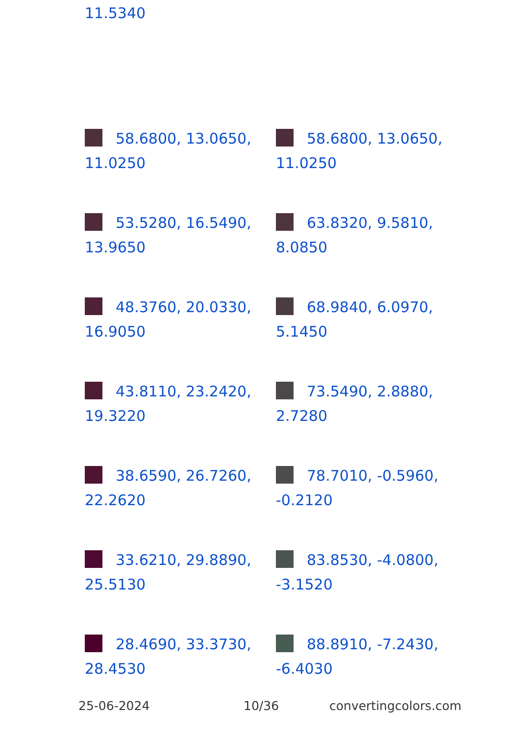11.5340
58.6800, 13.0650, 11.0250
58.6800, 13.0650, 11.0250
53.5280, 16.5490, 13.9650
63.8320, 9.5810, 8.0850
48.3760, 20.0330, 16.9050
68.9840, 6.0970, 5.1450
43.8110, 23.2420, 19.3220
73.5490, 2.8880, 2.7280
38.6590, 26.7260, 22.2620
78.7010, -0.5960, -0.2120
33.6210, 29.8890, 25.5130
83.8530, -4.0800, -3.1520
28.4690, 33.3730, 28.4530
88.8910, -7.2430, -6.4030
25-06-2024 10/36 convertingcolors.com